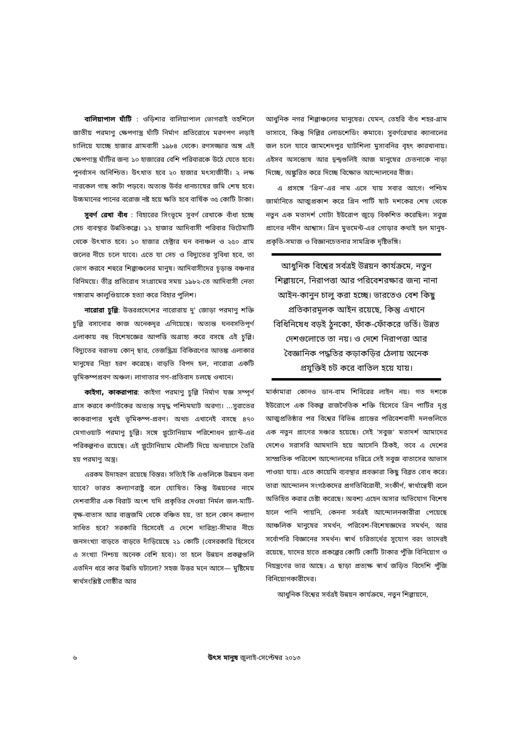বালিয়াপাল ঘাঁটি : ওড়িশার বালিয়াপাল ভোগরাই তহশিলে জাতীয় পরমাণু ক্ষেপণাস্ত্র ঘাঁটি নির্মাণ প্রতিরোধে মরণপণ লড়াই চালিয়ে যাচ্ছে হাজার গ্রামবাসী ১৯৮৪ থেকে। রণসজ্জার অঙ্গ এই ক্ষেপণাস্ত্র ঘাঁটির জন্য ১০ হাজারের বেশি পরিবারকে উঠে যেতে হবে। পুনর্বাসন অনিশ্চিত। উৎখাত হবে ২০ হাজার মৎস্যজীবী। ২ লক্ষ নারকেল গাছ কাটা পড়বে। অত্যন্ত উর্বর ধানচাষের জমি শেষ হবে। উচ্চমানের পানের বরোজ নষ্ট হয়ে ক্ষতি হবে বার্ষিক ৩৫ কোটি টাকা।
সুবর্ণ রেখা বাঁধ : বিহারের সিংভূমে সুবর্ণ রেখাকে বাঁধা হচ্ছে সেচ ব্যবস্থার উন্নতিকল্পে। ১২ হাজার আদিবাসী পরিবার ভিটেমাটি থেকে উৎখাত হবে। ১০ হাজার হেক্টার ঘন বনাঞ্চল ও ২৫০ গ্রাম জলের নীচে চলে যাবে। এতে যা সেচ ও বিদ্যুতের সুবিধা হবে, তা ভোগ করবে শহুরে শিল্পাঞ্চলের মানুষ। আদিবাসীদের চূড়ান্ত বঞ্চনার বিনিময়ে। তীব্র প্রতিরোধ সংগ্রামের সময় ১৯৮২-তে আদিবাসী নেতা গঙ্গারাম কালুণ্ডিয়াকে হত্যা করে বিহার পুলিশ।
নারোরা চুল্লি: উত্তরপ্রদেশের নারোরায় দু' জোড়া পরমাণু শক্তি চুল্লি বসানোর কাজ অনেকদূর এগিয়েছে। অত্যন্ত ঘনবসতিপূর্ণ এলাকায় বহু বিশেষজ্ঞের আপত্তি অগ্রাহ্য করে বসছে এই চুল্লি। বিদ্যুতের বরাভয় কোন্ ছার, তেজস্ক্রিয় বিকিরণের আতঙ্ক এলাকার মানুষের নিদ্রা হরণ করেছে। বাড়তি বিপদ হল, নারোরা একটি ভূমিকম্পপ্রবণ অঞ্চল। লাগাতার গণ-প্রতিবাদ চলছে ওখানে।
কাইগা, কাকরাপার: কাইগা পরমাণু চুল্লি নির্মাণ যজ্ঞ সম্পূর্ণ গ্রাস করবে কর্ণাটকের অত্যন্ত সমৃদ্ধ পশ্চিমঘাট অরণ্য। ...সুরাতের কাকরাপার খুবই ভূমিকম্প-প্রবণ। অথচ এখানেই বসছে ৪৭০ মেগাওয়াট পরমাণু চুল্লি। সঙ্গে প্লুটোনিয়াম পরিশোধন প্ল্যান্ট-এর পরিকল্পনাও রয়েছে। এই প্লুটোনিয়াম মৌলটি দিয়ে অনায়াসে তৈরি হয় পরমাণু অস্ত্র।
এরকম উদাহরণ রয়েছে বিস্তর। সত্যিই কি এগুলিকে উন্নয়ন বলা যাবে? ভারত কল্যাণরাষ্ট্র বলে ঘোষিত। কিন্তু উন্নয়নের নামে দেশবাসীর এক বিরাট অংশ যদি প্রকৃতির দেওয়া নির্মল জল-মাটি-বৃক্ষ-বাতাস আর বাস্তুজমি থেকে বঞ্চিত হয়, তা হলে কোন কল্যাণ সাধিত হবে? সরকারি হিসেবেই এ দেশে দারিদ্র্য-সীমার নীচে জনসংখ্যা বাড়তে বাড়তে দাঁড়িয়েছে ২১ কোটি (বেসরকারি হিসেবে এ সংখ্যা নিশ্চয় অনেক বেশি হবে)। তা হলে উন্নয়ন প্রকল্পগুলি এতদিন ধরে কার উন্নতি ঘটালো? সহজ উত্তর মনে আসে— মুষ্টিমেয় স্বার্থসংশ্লিষ্ট গোষ্ঠীর আর
আধুনিক নগর শিল্পাঞ্চলের মানুষের। যেমন, তেহরি বাঁধ শহর-গ্রাম ভাসাবে, কিন্তু দিল্লির লোডশেডিং কমাবে। সুবর্ণরেখার ক্যানালের জল চলে যাবে জামশেদপুর ঘাটশিলা মুসাবনির বৃহৎ কারখানায়। এইসব অসন্তোষ আর দ্বন্দ্বগুলিই আজ মানুষের চেতনাকে নাড়া দিচ্ছে, অঙ্কুরিত করে দিচ্ছে বিক্ষোভ আন্দোলনের বীজ।
এ প্রসঙ্গে 'গ্রিন'-এর নাম এসে যায় সবার আগে। পশ্চিম জার্মানিতে আত্মপ্রকাশ করে গ্রিন পার্টি ষাট দশকের শেষ থেকে নতুন এক মতাদর্শ গোটা ইউরোপ জুড়ে বিকশিত করেছিল। সবুজ প্রাণের নবীন আশ্বাস। গ্রিন মুভমেন্ট-এর গোড়ার কথাই হল মানুষ-প্রকৃতি-সমাজ ও বিজ্ঞানচেতনার সামগ্রিক দৃষ্টিভঙ্গি।
আধুনিক বিশ্বের সর্বত্রই উন্নয়ন কার্যক্রমে, নতুন শিল্পায়নে, নিরাপত্তা আর পরিবেশরক্ষার জন্য নানা আইন-কানুন চালু করা হচ্ছে। ভারতেও বেশ কিছু প্রতিকারমূলক আইন রয়েছে, কিন্তু এখানে বিধিনিষেধ বড়ই ঠুনকো, ফাঁক-ফোঁকরে ভর্তি। উন্নত দেশগুলোতে তা নয়। ও দেশে নিরাপত্তা আর বৈজ্ঞানিক পদ্ধতির কড়াকড়ির ঠেলায় অনেক প্রযুক্তিই চট করে বাতিল হয়ে যায়।
মার্কামারা কোনও ডান-বাম শিবিরের লাইন নয়। গত দশকে ইউরোপে এক বিকল্প রাজনৈতিক শক্তি হিসেবে গ্রিন পার্টির দৃপ্ত আত্মপ্রতিষ্ঠার পর বিশ্বের বিভিন্ন প্রান্তের পরিবেশবাদী দলগুলিতে এক নতুন প্রাণের সঞ্চার হয়েছে। সেই 'সবুজ' মতাদর্শ আমাদের দেশেও সরাসরি আমদানি হয়ে আসেনি ঠিকই, তবে এ দেশের সাম্প্রতিক পরিবেশ আন্দোলনের চরিত্রে সেই সবুজ বাতাসের আভাস পাওয়া যায়। এতে কায়েমি ব্যবস্থার প্রবক্তারা কিছু বিব্রত বোধ করে। তারা আন্দোলন সংগঠকদের প্রগতিবিরোধী, সংকীর্ণ, স্বার্থান্বেষী বলে অভিহিত করার চেষ্টা করেছে। অবশ্য এহেন অসার অভিযোগ বিশেষ হালে পানি পায়নি, কেননা সর্বত্রই আন্দোলনকারীরা পেয়েছে আঞ্চলিক মানুষের সমর্থন, পরিবেশ-বিশেষজ্ঞদের সমর্থন, আর সর্বোপরি বিজ্ঞানের সমর্থন। স্বার্থ চরিতার্থের সুযোগ বরং তাদেরই রয়েছে, যাদের হাতে প্রকল্পের কোটি কোটি টাকার পুঁজি বিনিয়োগ ও নিয়ন্ত্রণের ভার আছে। এ ছাড়া প্রত্যক্ষ স্বার্থ জড়িত বিদেশি পুঁজি বিনিয়োগকারীদের।
আধুনিক বিশ্বের সর্বত্রই উন্নয়ন কার্যক্রমে, নতুন শিল্পায়নে,
৬ উৎস মানুষ জুলাই-সেপ্টেম্বর ২০১৩